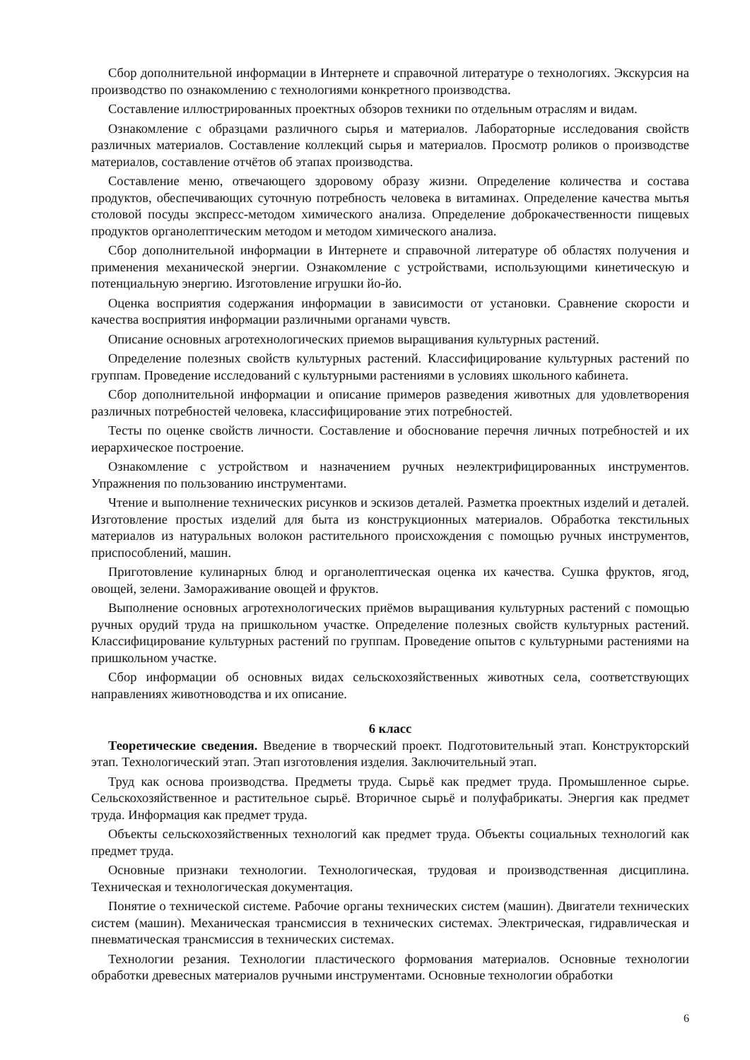Сбор дополнительной информации в Интернете и справочной литературе о технологиях. Экскурсия на производство по ознакомлению с технологиями конкретного производства.
Составление иллюстрированных проектных обзоров техники по отдельным отраслям и видам.
Ознакомление с образцами различного сырья и материалов. Лабораторные исследования свойств различных материалов. Составление коллекций сырья и материалов. Просмотр роликов о производстве материалов, составление отчётов об этапах производства.
Составление меню, отвечающего здоровому образу жизни. Определение количества и состава продуктов, обеспечивающих суточную потребность человека в витаминах. Определение качества мытья столовой посуды экспресс-методом химического анализа. Определение доброкачественности пищевых продуктов органолептическим методом и методом химического анализа.
Сбор дополнительной информации в Интернете и справочной литературе об областях получения и применения механической энергии. Ознакомление с устройствами, использующими кинетическую и потенциальную энергию. Изготовление игрушки йо-йо.
Оценка восприятия содержания информации в зависимости от установки. Сравнение скорости и качества восприятия информации различными органами чувств.
Описание основных агротехнологических приемов выращивания культурных растений.
Определение полезных свойств культурных растений. Классифицирование культурных растений по группам. Проведение исследований с культурными растениями в условиях школьного кабинета.
Сбор дополнительной информации и описание примеров разведения животных для удовлетворения различных потребностей человека, классифицирование этих потребностей.
Тесты по оценке свойств личности. Составление и обоснование перечня личных потребностей и их иерархическое построение.
Ознакомление с устройством и назначением ручных неэлектрифицированных инструментов. Упражнения по пользованию инструментами.
Чтение и выполнение технических рисунков и эскизов деталей. Разметка проектных изделий и деталей. Изготовление простых изделий для быта из конструкционных материалов. Обработка текстильных материалов из натуральных волокон растительного происхождения с помощью ручных инструментов, приспособлений, машин.
Приготовление кулинарных блюд и органолептическая оценка их качества. Сушка фруктов, ягод, овощей, зелени. Замораживание овощей и фруктов.
Выполнение основных агротехнологических приёмов выращивания культурных растений с помощью ручных орудий труда на пришкольном участке. Определение полезных свойств культурных растений. Классифицирование культурных растений по группам. Проведение опытов с культурными растениями на пришкольном участке.
Сбор информации об основных видах сельскохозяйственных животных села, соответствующих направлениях животноводства и их описание.
6 класс
Теоретические сведения. Введение в творческий проект. Подготовительный этап. Конструкторский этап. Технологический этап. Этап изготовления изделия. Заключительный этап.
Труд как основа производства. Предметы труда. Сырьё как предмет труда. Промышленное сырье. Сельскохозяйственное и растительное сырьё. Вторичное сырьё и полуфабрикаты. Энергия как предмет труда. Информация как предмет труда.
Объекты сельскохозяйственных технологий как предмет труда. Объекты социальных технологий как предмет труда.
Основные признаки технологии. Технологическая, трудовая и производственная дисциплина. Техническая и технологическая документация.
Понятие о технической системе. Рабочие органы технических систем (машин). Двигатели технических систем (машин). Механическая трансмиссия в технических системах. Электрическая, гидравлическая и пневматическая трансмиссия в технических системах.
Технологии резания. Технологии пластического формования материалов. Основные технологии обработки древесных материалов ручными инструментами. Основные технологии обработки
6